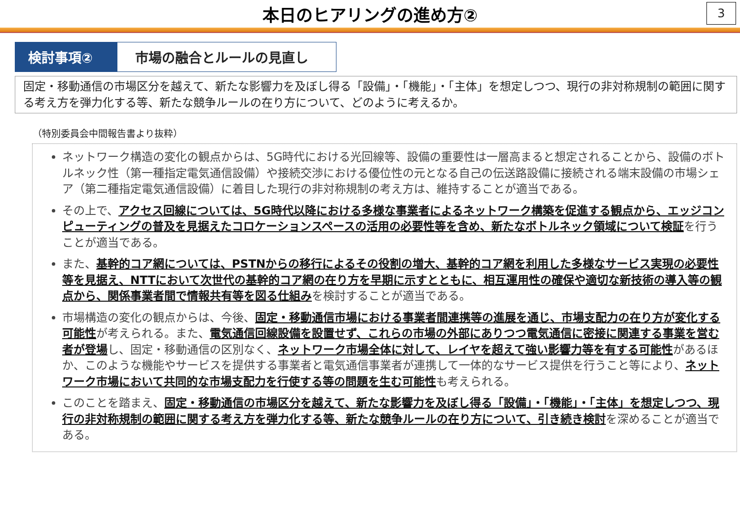本日のヒアリングの進め方②
3
検討事項② 市場の融合とルールの見直し
固定・移動通信の市場区分を越えて、新たな影響力を及ぼし得る「設備」・「機能」・「主体」を想定しつつ、現行の非対称規制の範囲に関する考え方を弾力化する等、新たな競争ルールの在り方について、どのように考えるか。
（特別委員会中間報告書より抜粋）
ネットワーク構造の変化の観点からは、5G時代における光回線等、設備の重要性は一層高まると想定されることから、設備のボトルネック性（第一種指定電気通信設備）や接続交渉における優位性の元となる自己の伝送路設備に接続される端末設備の市場シェア（第二種指定電気通信設備）に着目した現行の非対称規制の考え方は、維持することが適当である。
その上で、アクセス回線については、5G時代以降における多様な事業者によるネットワーク構築を促進する観点から、エッジコンピューティングの普及を見据えたコロケーションスペースの活用の必要性等を含め、新たなボトルネック領域について検証を行うことが適当である。
また、基幹的コア網については、PSTNからの移行によるその役割の増大、基幹的コア網を利用した多様なサービス実現の必要性等を見据え、NTTにおいて次世代の基幹的コア網の在り方を早期に示すとともに、相互運用性の確保や適切な新技術の導入等の観点から、関係事業者間で情報共有等を図る仕組みを検討することが適当である。
市場構造の変化の観点からは、今後、固定・移動通信市場における事業者間連携等の進展を通じ、市場支配力の在り方が変化する可能性が考えられる。また、電気通信回線設備を設置せず、これらの市場の外部にありつつ電気通信に密接に関連する事業を営む者が登場し、固定・移動通信の区別なく、ネットワーク市場全体に対して、レイヤを超えて強い影響力等を有する可能性があるほか、このような機能やサービスを提供する事業者と電気通信事業者が連携して一体的なサービス提供を行うこと等により、ネットワーク市場において共同的な市場支配力を行使する等の問題を生む可能性も考えられる。
このことを踏まえ、固定・移動通信の市場区分を越えて、新たな影響力を及ぼし得る「設備」・「機能」・「主体」を想定しつつ、現行の非対称規制の範囲に関する考え方を弾力化する等、新たな競争ルールの在り方について、引き続き検討を深めることが適当である。